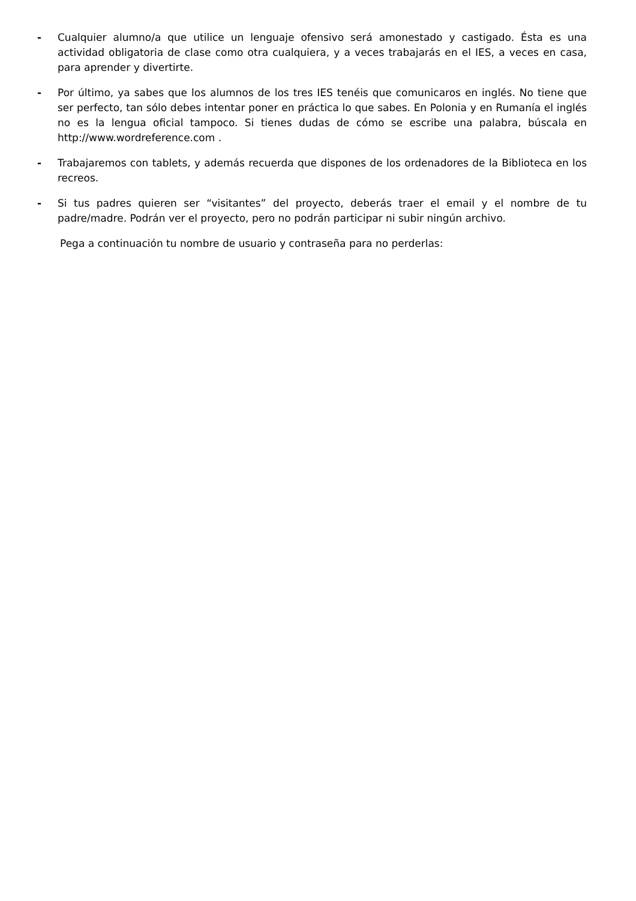- Cualquier alumno/a que utilice un lenguaje ofensivo será amonestado y castigado. Ésta es una actividad obligatoria de clase como otra cualquiera, y a veces trabajarás en el IES, a veces en casa, para aprender y divertirte.
- Por último, ya sabes que los alumnos de los tres IES tenéis que comunicaros en inglés. No tiene que ser perfecto, tan sólo debes intentar poner en práctica lo que sabes. En Polonia y en Rumanía el inglés no es la lengua oficial tampoco. Si tienes dudas de cómo se escribe una palabra, búscala en http://www.wordreference.com .
- Trabajaremos con tablets, y además recuerda que dispones de los ordenadores de la Biblioteca en los recreos.
- Si tus padres quieren ser “visitantes” del proyecto, deberás traer el email y el nombre de tu padre/madre. Podrán ver el proyecto, pero no podrán participar ni subir ningún archivo.
Pega a continuación tu nombre de usuario y contraseña para no perderlas: